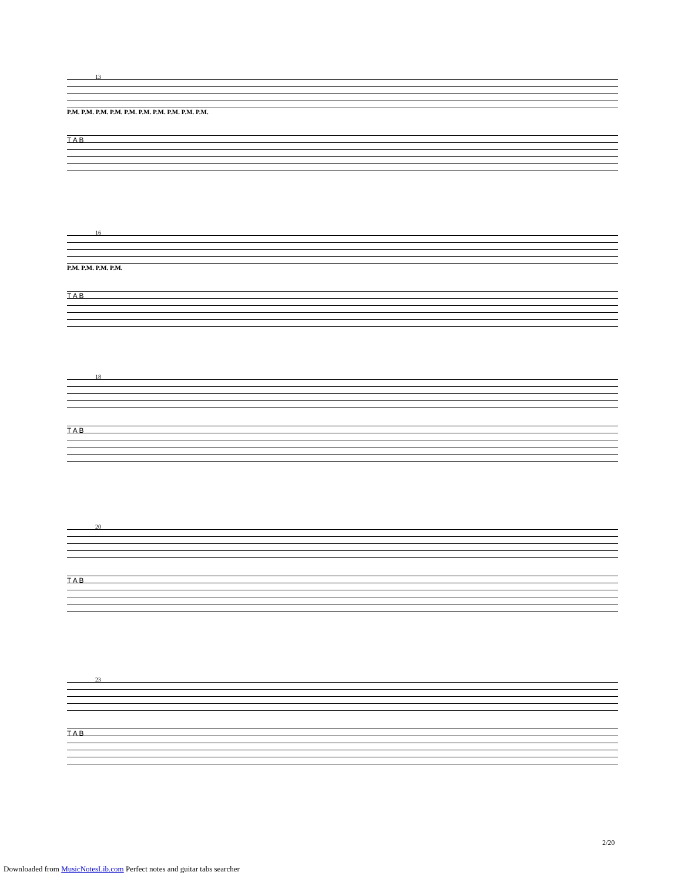13
P.M. P.M. P.M. P.M. P.M. P.M. P.M. P.M. P.M. P.M.
T A B
16
P.M. P.M. P.M. P.M.
T A B
18
T A B
20
T A B
23
T A B
2/20
Downloaded from MusicNotesLib.com Perfect notes and guitar tabs searcher